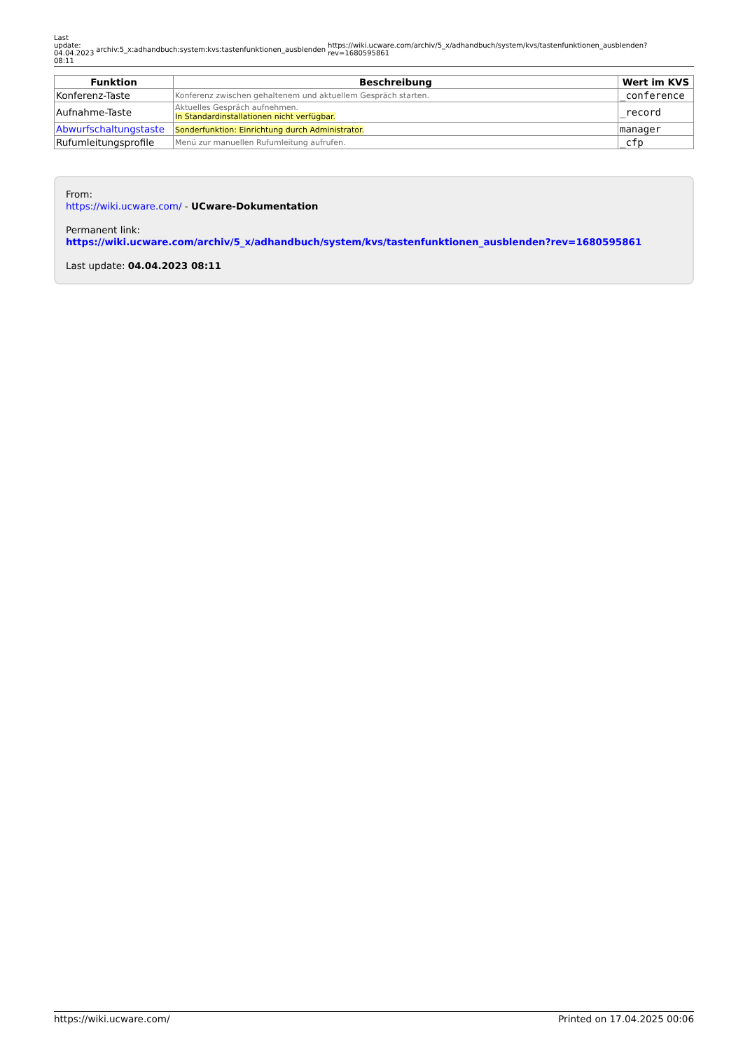Last
update:
04.04.2023
08:11
archiv:5_x:adhandbuch:system:kvs:tastenfunktionen_ausblenden
https://wiki.ucware.com/archiv/5_x/adhandbuch/system/kvs/tastenfunktionen_ausblenden?rev=1680595861
| Funktion | Beschreibung | Wert im KVS |
| --- | --- | --- |
| Konferenz-Taste | Konferenz zwischen gehaltenem und aktuellem Gespräch starten. | _conference |
| Aufnahme-Taste | Aktuelles Gespräch aufnehmen. In Standardinstallationen nicht verfügbar. | _record |
| Abwurfschaltungstaste | Sonderfunktion: Einrichtung durch Administrator. | manager |
| Rufumleitungsprofile | Menü zur manuellen Rufumleitung aufrufen. | _cfp |
From:
https://wiki.ucware.com/ - UCware-Dokumentation
Permanent link:
https://wiki.ucware.com/archiv/5_x/adhandbuch/system/kvs/tastenfunktionen_ausblenden?rev=1680595861
Last update: 04.04.2023 08:11
https://wiki.ucware.com/ Printed on 17.04.2025 00:06